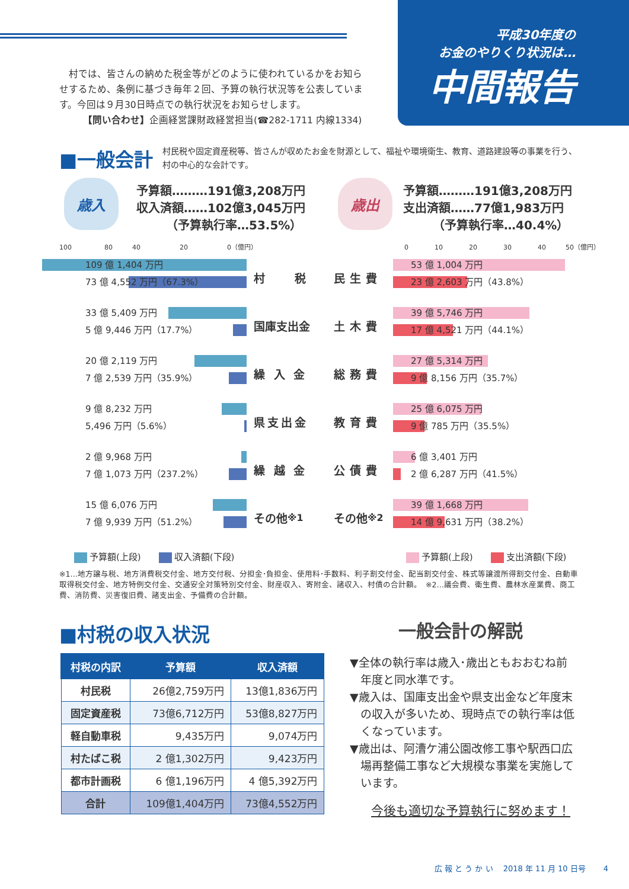平成30年度の
お金のやりくり状況は…
中間報告
　村では、皆さんの納めた税金等がどのように使われているかをお知らせするため、条例に基づき毎年２回、予算の執行状況等を公表しています。今回は９月30日時点での執行状況をお知らせします。
　　　【問い合わせ】企画経営課財政経営担当(☎282-1711 内線1334)
■一般会計
村民税や固定資産税等、皆さんが収めたお金を財源として、福祉や環境衛生、教育、道路建設等の事業を行う、村の中心的な会計です。
歳入
予算額………191億3,208万円
収入済額……102億3,045万円
　　　（予算執行率…53.5%）
歳出
予算額………191億3,208万円
支出済額……77億1,983万円
　　　（予算執行率…40.4%）
100　　　　　80　　　40　　　　　　20　　　　　　0（億円）
0　　　　10　　　　20　　　　30　　　　40　　　50（億円）
109 億 1,404 万円
73 億 4,552 万円（67.3%）
村　　税 民生費
53 億 1,004 万円
23 億 2,603 万円（43.8%）
33 億 5,409 万円
5 億 9,446 万円（17.7%）
国庫支出金 土木費
39 億 5,746 万円
17 億 4,521 万円（44.1%）
20 億 2,119 万円
7 億 2,539 万円（35.9%）
繰 入 金 総務費
27 億 5,314 万円
9 億 8,156 万円（35.7%）
9 億 8,232 万円
5,496 万円（5.6%）
県支出金 教育費
25 億 6,075 万円
9 億 785 万円（35.5%）
2 億 9,968 万円
7 億 1,073 万円（237.2%）
繰 越 金 公債費
6 億 3,401 万円
2 億 6,287 万円（41.5%）
15 億 6,076 万円
7 億 9,939 万円（51.2%）
その他<sup>※1</sup> その他<sup>※2</sup>
39 億 1,668 万円
14 億 9,631 万円（38.2%）
予算額(上段) 収入済額(下段) 予算額(上段) 支出済額(下段)
※1…地方譲与税、地方消費税交付金、地方交付税、分担金･負担金、使用料･手数料、利子割交付金、配当割交付金、株式等譲渡所得割交付金、自動車取得税交付金、地方特例交付金、交通安全対策特別交付金、財産収入、寄附金、諸収入、村債の合計額。　※2…議会費、衛生費、農林水産業費、商工費、消防費、災害復旧費、諸支出金、予備費の合計額。
■村税の収入状況
| 村税の内訳 | 予算額 | 収入済額 |
| --- | --- | --- |
| 村民税 | 26億2,759万円 | 13億1,836万円 |
| 固定資産税 | 73億6,712万円 | 53億8,827万円 |
| 軽自動車税 | 9,435万円 | 9,074万円 |
| 村たばこ税 | 2 億1,302万円 | 9,423万円 |
| 都市計画税 | 6 億1,196万円 | 4 億5,392万円 |
| 合計 | 109億1,404万円 | 73億4,552万円 |
一般会計の解説
▼全体の執行率は歳入･歳出ともおおむね前年度と同水準です。
▼歳入は、国庫支出金や県支出金など年度末の収入が多いため、現時点での執行率は低くなっています。
▼歳出は、阿漕ケ浦公園改修工事や駅西口広場再整備工事など大規模な事業を実施しています。
今後も適切な予算執行に努めます！
広 報 と う か い　 2018 年 11 月 10 日号　　 4